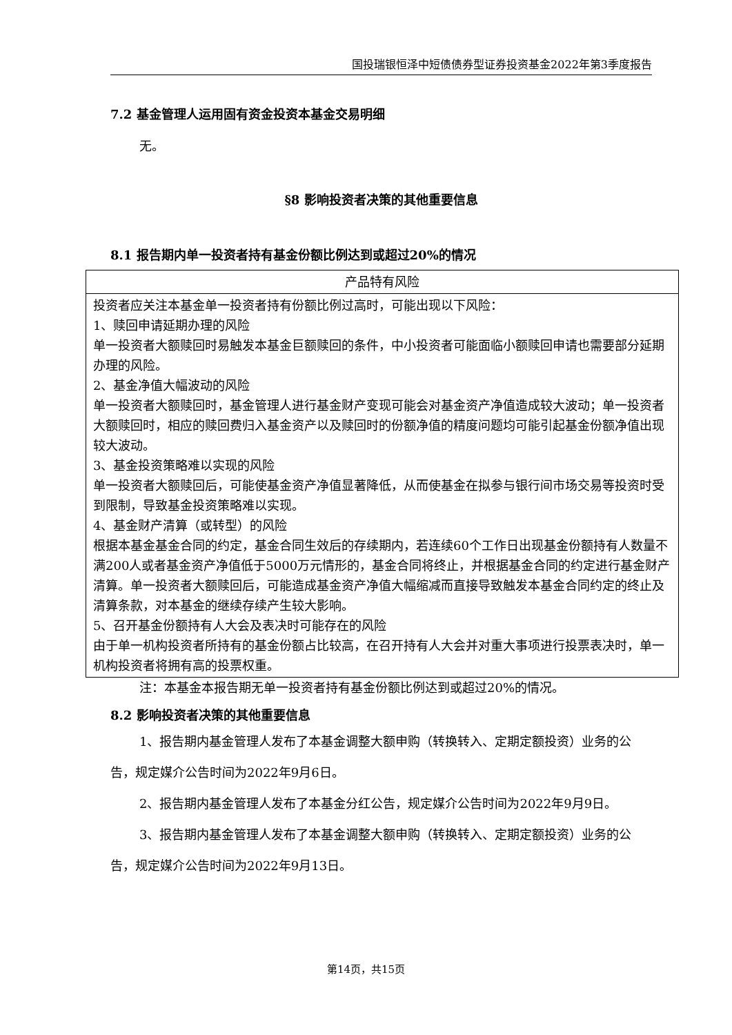国投瑞银恒泽中短债债券型证券投资基金2022年第3季度报告
7.2 基金管理人运用固有资金投资本基金交易明细
无。
§8 影响投资者决策的其他重要信息
8.1 报告期内单一投资者持有基金份额比例达到或超过20%的情况
| 产品特有风险 |
| 投资者应关注本基金单一投资者持有份额比例过高时，可能出现以下风险： 1、赎回申请延期办理的风险 单一投资者大额赎回时易触发本基金巨额赎回的条件，中小投资者可能面临小额赎回申请也需要部分延期办理的风险。 2、基金净值大幅波动的风险 单一投资者大额赎回时，基金管理人进行基金财产变现可能会对基金资产净值造成较大波动；单一投资者大额赎回时，相应的赎回费归入基金资产以及赎回时的份额净值的精度问题均可能引起基金份额净值出现较大波动。 3、基金投资策略难以实现的风险 单一投资者大额赎回后，可能使基金资产净值显著降低，从而使基金在拟参与银行间市场交易等投资时受到限制，导致基金投资策略难以实现。 4、基金财产清算（或转型）的风险 根据本基金基金合同的约定，基金合同生效后的存续期内，若连续60个工作日出现基金份额持有人数量不满200人或者基金资产净值低于5000万元情形的，基金合同将终止，并根据基金合同的约定进行基金财产清算。单一投资者大额赎回后，可能造成基金资产净值大幅缩减而直接导致触发本基金合同约定的终止及清算条款，对本基金的继续存续产生较大影响。 5、召开基金份额持有人大会及表决时可能存在的风险 由于单一机构投资者所持有的基金份额占比较高，在召开持有人大会并对重大事项进行投票表决时，单一机构投资者将拥有高的投票权重。 |
注：本基金本报告期无单一投资者持有基金份额比例达到或超过20%的情况。
8.2 影响投资者决策的其他重要信息
1、报告期内基金管理人发布了本基金调整大额申购（转换转入、定期定额投资）业务的公告，规定媒介公告时间为2022年9月6日。
2、报告期内基金管理人发布了本基金分红公告，规定媒介公告时间为2022年9月9日。
3、报告期内基金管理人发布了本基金调整大额申购（转换转入、定期定额投资）业务的公告，规定媒介公告时间为2022年9月13日。
第14页，共15页